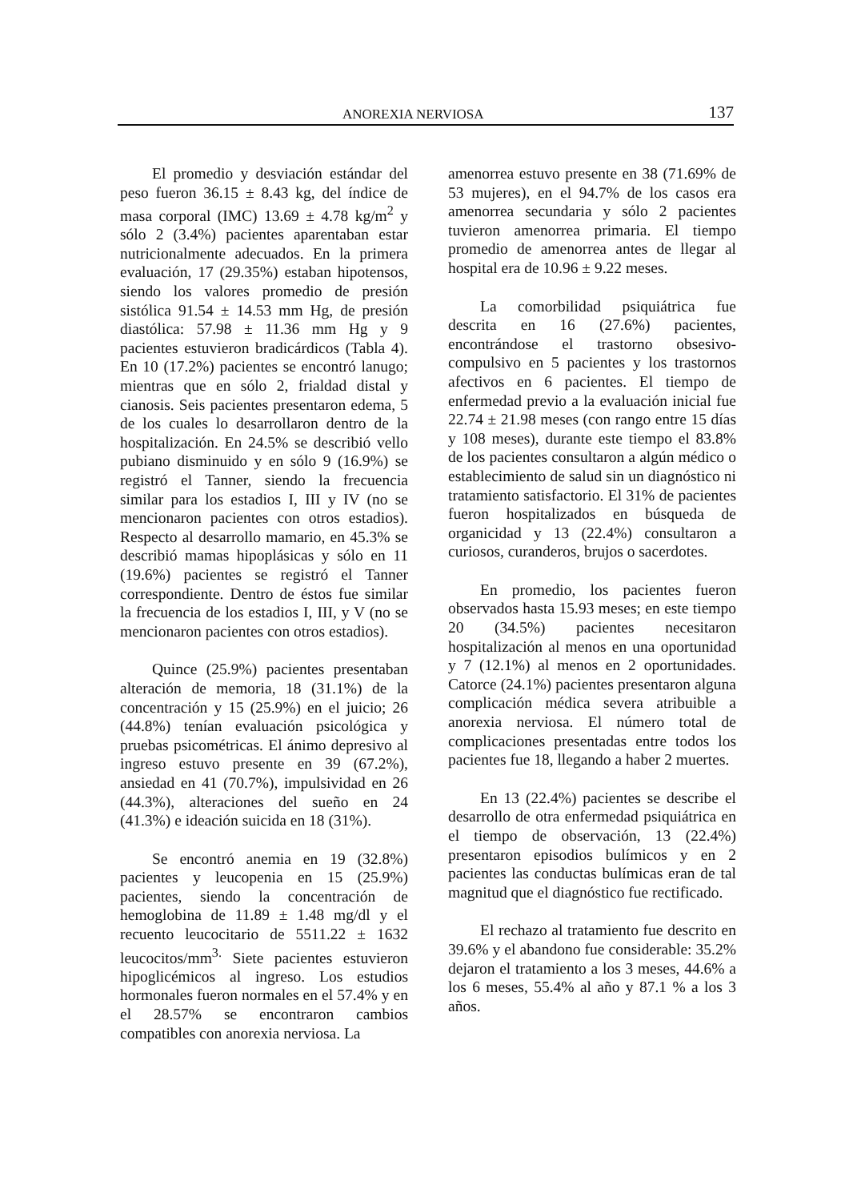ANOREXIA NERVIOSA 137
El promedio y desviación estándar del peso fueron 36.15 ± 8.43 kg, del índice de masa corporal (IMC) 13.69 ± 4.78 kg/m<sup>2</sup> y sólo 2 (3.4%) pacientes aparentaban estar nutricionalmente adecuados. En la primera evaluación, 17 (29.35%) estaban hipotensos, siendo los valores promedio de presión sistólica 91.54 ± 14.53 mm Hg, de presión diastólica: 57.98 ± 11.36 mm Hg y 9 pacientes estuvieron bradicárdicos (Tabla 4). En 10 (17.2%) pacientes se encontró lanugo; mientras que en sólo 2, frialdad distal y cianosis. Seis pacientes presentaron edema, 5 de los cuales lo desarrollaron dentro de la hospitalización. En 24.5% se describió vello pubiano disminuido y en sólo 9 (16.9%) se registró el Tanner, siendo la frecuencia similar para los estadios I, III y IV (no se mencionaron pacientes con otros estadios). Respecto al desarrollo mamario, en 45.3% se describió mamas hipoplásicas y sólo en 11 (19.6%) pacientes se registró el Tanner correspondiente. Dentro de éstos fue similar la frecuencia de los estadios I, III, y V (no se mencionaron pacientes con otros estadios).
Quince (25.9%) pacientes presentaban alteración de memoria, 18 (31.1%) de la concentración y 15 (25.9%) en el juicio; 26 (44.8%) tenían evaluación psicológica y pruebas psicométricas. El ánimo depresivo al ingreso estuvo presente en 39 (67.2%), ansiedad en 41 (70.7%), impulsividad en 26 (44.3%), alteraciones del sueño en 24 (41.3%) e ideación suicida en 18 (31%).
Se encontró anemia en 19 (32.8%) pacientes y leucopenia en 15 (25.9%) pacientes, siendo la concentración de hemoglobina de 11.89 ± 1.48 mg/dl y el recuento leucocitario de 5511.22 ± 1632 leucocitos/mm<sup>3.</sup> Siete pacientes estuvieron hipoglicémicos al ingreso. Los estudios hormonales fueron normales en el 57.4% y en el 28.57% se encontraron cambios compatibles con anorexia nerviosa. La
amenorrea estuvo presente en 38 (71.69% de 53 mujeres), en el 94.7% de los casos era amenorrea secundaria y sólo 2 pacientes tuvieron amenorrea primaria. El tiempo promedio de amenorrea antes de llegar al hospital era de 10.96 ± 9.22 meses.
La comorbilidad psiquiátrica fue descrita en 16 (27.6%) pacientes, encontrándose el trastorno obsesivo-compulsivo en 5 pacientes y los trastornos afectivos en 6 pacientes. El tiempo de enfermedad previo a la evaluación inicial fue 22.74 ± 21.98 meses (con rango entre 15 días y 108 meses), durante este tiempo el 83.8% de los pacientes consultaron a algún médico o establecimiento de salud sin un diagnóstico ni tratamiento satisfactorio. El 31% de pacientes fueron hospitalizados en búsqueda de organicidad y 13 (22.4%) consultaron a curiosos, curanderos, brujos o sacerdotes.
En promedio, los pacientes fueron observados hasta 15.93 meses; en este tiempo 20 (34.5%) pacientes necesitaron hospitalización al menos en una oportunidad y 7 (12.1%) al menos en 2 oportunidades. Catorce (24.1%) pacientes presentaron alguna complicación médica severa atribuible a anorexia nerviosa. El número total de complicaciones presentadas entre todos los pacientes fue 18, llegando a haber 2 muertes.
En 13 (22.4%) pacientes se describe el desarrollo de otra enfermedad psiquiátrica en el tiempo de observación, 13 (22.4%) presentaron episodios bulímicos y en 2 pacientes las conductas bulímicas eran de tal magnitud que el diagnóstico fue rectificado.
El rechazo al tratamiento fue descrito en 39.6% y el abandono fue considerable: 35.2% dejaron el tratamiento a los 3 meses, 44.6% a los 6 meses, 55.4% al año y 87.1 % a los 3 años.